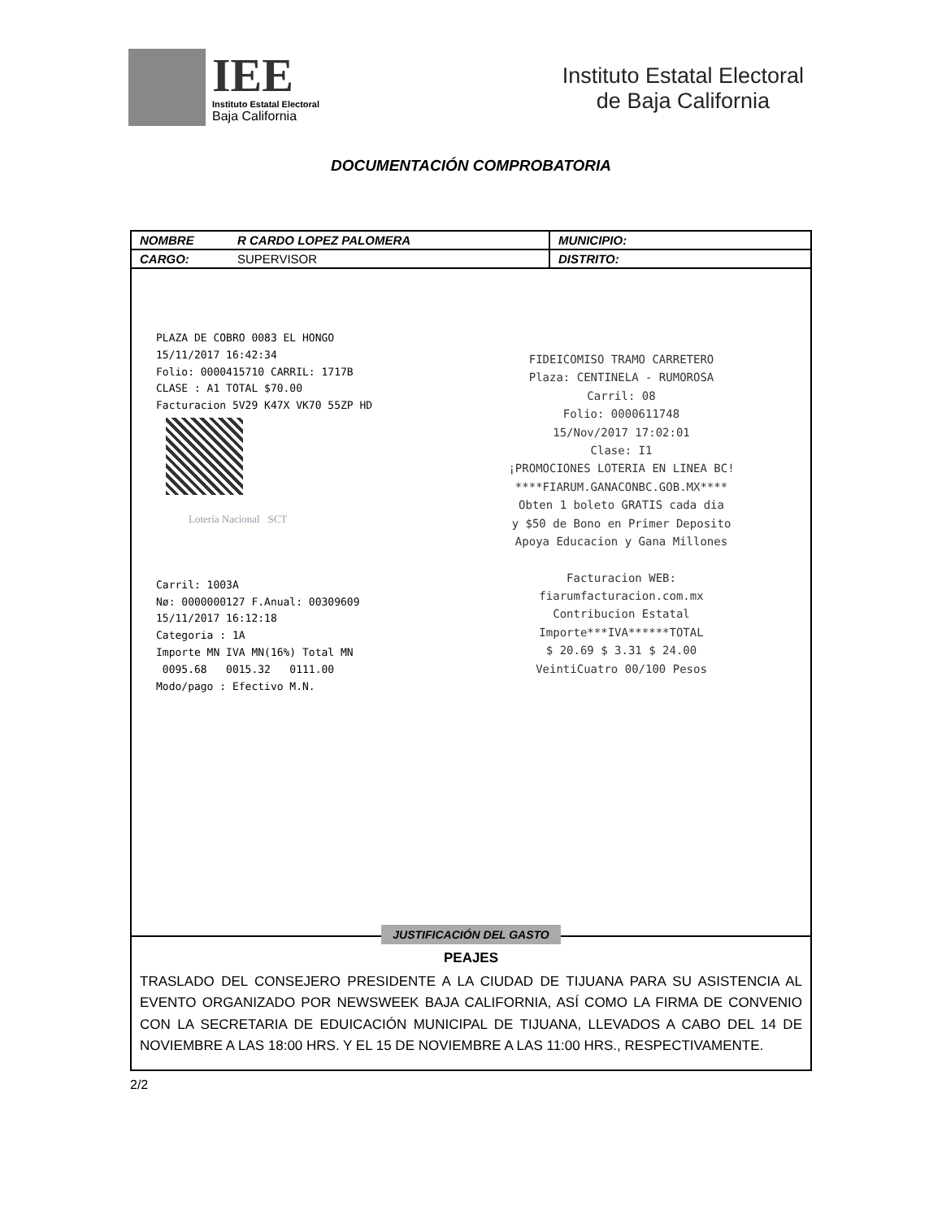IEE
Instituto Estatal Electoral
Baja California
Instituto Estatal Electoral
de Baja California
DOCUMENTACIÓN COMPROBATORIA
| NOMBRE | R CARDO LOPEZ PALOMERA | MUNICIPIO: |
| CARGO: | SUPERVISOR | DISTRITO: |
PLAZA DE COBRO 0083 EL HONGO
15/11/2017 16:42:34
Folio: 0000415710 CARRIL: 1717B
CLASE : A1 TOTAL $70.00
Facturacion 5V29 K47X VK70 55ZP HD
Lotería Nacional SCT
Carril: 1003A
Nø: 0000000127 F.Anual: 00309609
15/11/2017 16:12:18
Categoria : 1A
Importe MN IVA MN(16%) Total MN
0095.68 0015.32 0111.00
Modo/pago : Efectivo M.N.
FIDEICOMISO TRAMO CARRETERO
Plaza: CENTINELA - RUMOROSA
Carril: 08
Folio: 0000611748
15/Nov/2017 17:02:01
Clase: I1
¡PROMOCIONES LOTERIA EN LINEA BC!
****FIARUM.GANACONBC.GOB.MX****
Obten 1 boleto GRATIS cada dia
y $50 de Bono en Primer Deposito
Apoya Educacion y Gana Millones
Facturacion WEB:
fiarumfacturacion.com.mx
Contribucion Estatal
Importe***IVA******TOTAL
$ 20.69 $ 3.31 $ 24.00
VeintiCuatro 00/100 Pesos
JUSTIFICACIÓN DEL GASTO
PEAJES
TRASLADO DEL CONSEJERO PRESIDENTE A LA CIUDAD DE TIJUANA PARA SU ASISTENCIA AL EVENTO ORGANIZADO POR NEWSWEEK BAJA CALIFORNIA, ASÍ COMO LA FIRMA DE CONVENIO CON LA SECRETARIA DE EDUICACIÓN MUNICIPAL DE TIJUANA, LLEVADOS A CABO DEL 14 DE NOVIEMBRE A LAS 18:00 HRS. Y EL 15 DE NOVIEMBRE A LAS 11:00 HRS., RESPECTIVAMENTE.
2/2